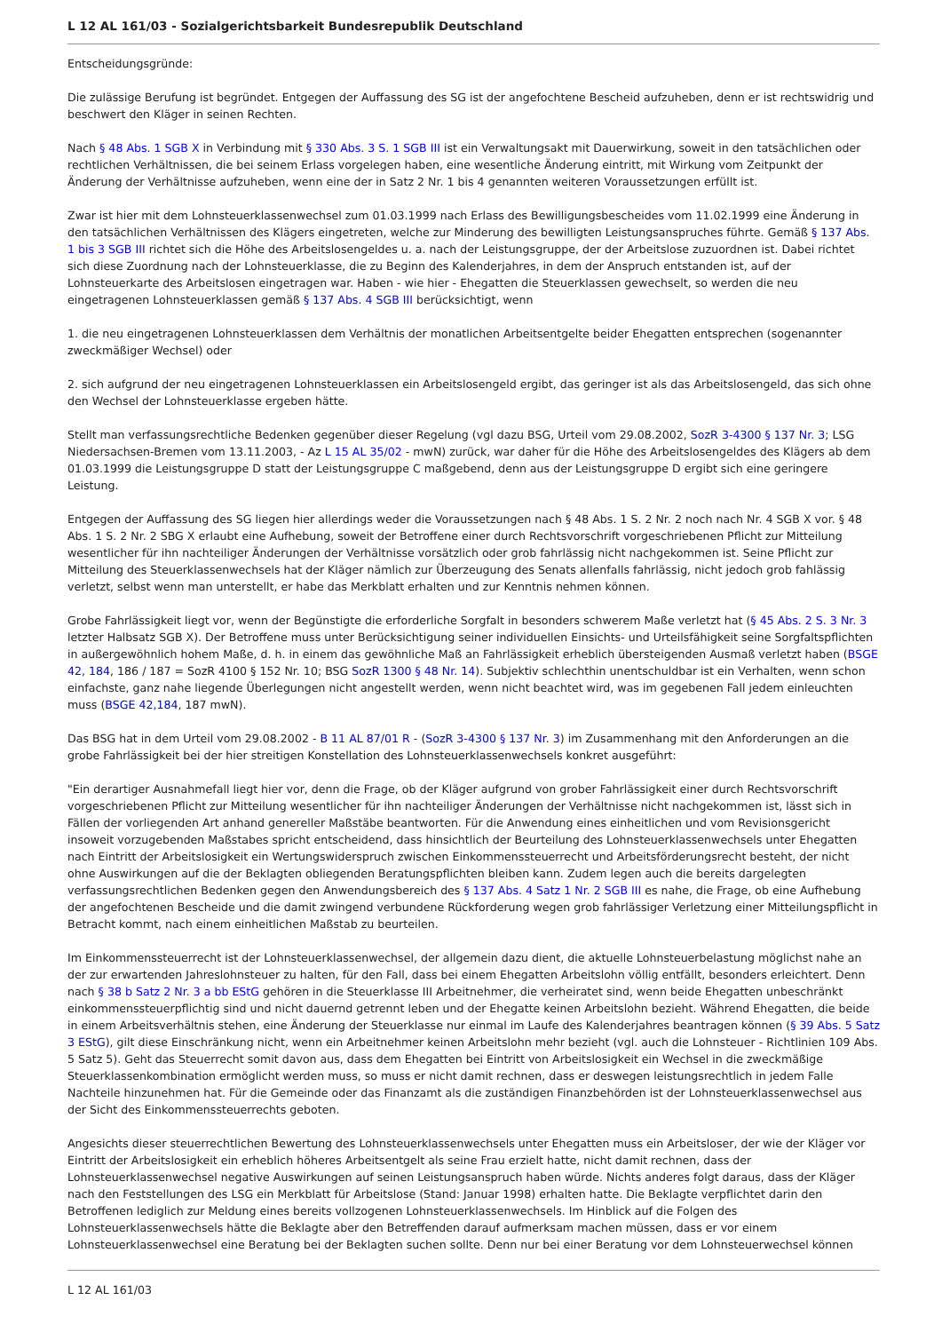L 12 AL 161/03 - Sozialgerichtsbarkeit Bundesrepublik Deutschland
Entscheidungsgründe:
Die zulässige Berufung ist begründet. Entgegen der Auffassung des SG ist der angefochtene Bescheid aufzuheben, denn er ist rechtswidrig und beschwert den Kläger in seinen Rechten.
Nach § 48 Abs. 1 SGB X in Verbindung mit § 330 Abs. 3 S. 1 SGB III ist ein Verwaltungsakt mit Dauerwirkung, soweit in den tatsächlichen oder rechtlichen Verhältnissen, die bei seinem Erlass vorgelegen haben, eine wesentliche Änderung eintritt, mit Wirkung vom Zeitpunkt der Änderung der Verhältnisse aufzuheben, wenn eine der in Satz 2 Nr. 1 bis 4 genannten weiteren Voraussetzungen erfüllt ist.
Zwar ist hier mit dem Lohnsteuerklassenwechsel zum 01.03.1999 nach Erlass des Bewilligungsbescheides vom 11.02.1999 eine Änderung in den tatsächlichen Verhältnissen des Klägers eingetreten, welche zur Minderung des bewilligten Leistungsanspruches führte. Gemäß § 137 Abs. 1 bis 3 SGB III richtet sich die Höhe des Arbeitslosengeldes u. a. nach der Leistungsgruppe, der der Arbeitslose zuzuordnen ist. Dabei richtet sich diese Zuordnung nach der Lohnsteuerklasse, die zu Beginn des Kalenderjahres, in dem der Anspruch entstanden ist, auf der Lohnsteuerkarte des Arbeitslosen eingetragen war. Haben - wie hier - Ehegatten die Steuerklassen gewechselt, so werden die neu eingetragenen Lohnsteuerklassen gemäß § 137 Abs. 4 SGB III berücksichtigt, wenn
1. die neu eingetragenen Lohnsteuerklassen dem Verhältnis der monatlichen Arbeitsentgelte beider Ehegatten entsprechen (sogenannter zweckmäßiger Wechsel) oder
2. sich aufgrund der neu eingetragenen Lohnsteuerklassen ein Arbeitslosengeld ergibt, das geringer ist als das Arbeitslosengeld, das sich ohne den Wechsel der Lohnsteuerklasse ergeben hätte.
Stellt man verfassungsrechtliche Bedenken gegenüber dieser Regelung (vgl dazu BSG, Urteil vom 29.08.2002, SozR 3-4300 § 137 Nr. 3; LSG Niedersachsen-Bremen vom 13.11.2003, - Az L 15 AL 35/02 - mwN) zurück, war daher für die Höhe des Arbeitslosengeldes des Klägers ab dem 01.03.1999 die Leistungsgruppe D statt der Leistungsgruppe C maßgebend, denn aus der Leistungsgruppe D ergibt sich eine geringere Leistung.
Entgegen der Auffassung des SG liegen hier allerdings weder die Voraussetzungen nach § 48 Abs. 1 S. 2 Nr. 2 noch nach Nr. 4 SGB X vor. § 48 Abs. 1 S. 2 Nr. 2 SBG X erlaubt eine Aufhebung, soweit der Betroffene einer durch Rechtsvorschrift vorgeschriebenen Pflicht zur Mitteilung wesentlicher für ihn nachteiliger Änderungen der Verhältnisse vorsätzlich oder grob fahrlässig nicht nachgekommen ist. Seine Pflicht zur Mitteilung des Steuerklassenwechsels hat der Kläger nämlich zur Überzeugung des Senats allenfalls fahrlässig, nicht jedoch grob fahlässig verletzt, selbst wenn man unterstellt, er habe das Merkblatt erhalten und zur Kenntnis nehmen können.
Grobe Fahrlässigkeit liegt vor, wenn der Begünstigte die erforderliche Sorgfalt in besonders schwerem Maße verletzt hat (§ 45 Abs. 2 S. 3 Nr. 3 letzter Halbsatz SGB X). Der Betroffene muss unter Berücksichtigung seiner individuellen Einsichts- und Urteilsfähigkeit seine Sorgfaltspflichten in außergewöhnlich hohem Maße, d. h. in einem das gewöhnliche Maß an Fahrlässigkeit erheblich übersteigenden Ausmaß verletzt haben (BSGE 42, 184, 186 / 187 = SozR 4100 § 152 Nr. 10; BSG SozR 1300 § 48 Nr. 14). Subjektiv schlechthin unentschuldbar ist ein Verhalten, wenn schon einfachste, ganz nahe liegende Überlegungen nicht angestellt werden, wenn nicht beachtet wird, was im gegebenen Fall jedem einleuchten muss (BSGE 42,184, 187 mwN).
Das BSG hat in dem Urteil vom 29.08.2002 - B 11 AL 87/01 R - (SozR 3-4300 § 137 Nr. 3) im Zusammenhang mit den Anforderungen an die grobe Fahrlässigkeit bei der hier streitigen Konstellation des Lohnsteuerklassenwechsels konkret ausgeführt:
"Ein derartiger Ausnahmefall liegt hier vor, denn die Frage, ob der Kläger aufgrund von grober Fahrlässigkeit einer durch Rechtsvorschrift vorgeschriebenen Pflicht zur Mitteilung wesentlicher für ihn nachteiliger Änderungen der Verhältnisse nicht nachgekommen ist, lässt sich in Fällen der vorliegenden Art anhand genereller Maßstäbe beantworten. Für die Anwendung eines einheitlichen und vom Revisionsgericht insoweit vorzugebenden Maßstabes spricht entscheidend, dass hinsichtlich der Beurteilung des Lohnsteuerklassenwechsels unter Ehegatten nach Eintritt der Arbeitslosigkeit ein Wertungswiderspruch zwischen Einkommenssteuerrecht und Arbeitsförderungsrecht besteht, der nicht ohne Auswirkungen auf die der Beklagten obliegenden Beratungspflichten bleiben kann. Zudem legen auch die bereits dargelegten verfassungsrechtlichen Bedenken gegen den Anwendungsbereich des § 137 Abs. 4 Satz 1 Nr. 2 SGB III es nahe, die Frage, ob eine Aufhebung der angefochtenen Bescheide und die damit zwingend verbundene Rückforderung wegen grob fahrlässiger Verletzung einer Mitteilungspflicht in Betracht kommt, nach einem einheitlichen Maßstab zu beurteilen.
Im Einkommenssteuerrecht ist der Lohnsteuerklassenwechsel, der allgemein dazu dient, die aktuelle Lohnsteuerbelastung möglichst nahe an der zur erwartenden Jahreslohnsteuer zu halten, für den Fall, dass bei einem Ehegatten Arbeitslohn völlig entfällt, besonders erleichtert. Denn nach § 38 b Satz 2 Nr. 3 a bb EStG gehören in die Steuerklasse III Arbeitnehmer, die verheiratet sind, wenn beide Ehegatten unbeschränkt einkommenssteuerpflichtig sind und nicht dauernd getrennt leben und der Ehegatte keinen Arbeitslohn bezieht. Während Ehegatten, die beide in einem Arbeitsverhältnis stehen, eine Änderung der Steuerklasse nur einmal im Laufe des Kalenderjahres beantragen können (§ 39 Abs. 5 Satz 3 EStG), gilt diese Einschränkung nicht, wenn ein Arbeitnehmer keinen Arbeitslohn mehr bezieht (vgl. auch die Lohnsteuer - Richtlinien 109 Abs. 5 Satz 5). Geht das Steuerrecht somit davon aus, dass dem Ehegatten bei Eintritt von Arbeitslosigkeit ein Wechsel in die zweckmäßige Steuerklassenkombination ermöglicht werden muss, so muss er nicht damit rechnen, dass er deswegen leistungsrechtlich in jedem Falle Nachteile hinzunehmen hat. Für die Gemeinde oder das Finanzamt als die zuständigen Finanzbehörden ist der Lohnsteuerklassenwechsel aus der Sicht des Einkommenssteuerrechts geboten.
Angesichts dieser steuerrechtlichen Bewertung des Lohnsteuerklassenwechsels unter Ehegatten muss ein Arbeitsloser, der wie der Kläger vor Eintritt der Arbeitslosigkeit ein erheblich höheres Arbeitsentgelt als seine Frau erzielt hatte, nicht damit rechnen, dass der Lohnsteuerklassenwechsel negative Auswirkungen auf seinen Leistungsanspruch haben würde. Nichts anderes folgt daraus, dass der Kläger nach den Feststellungen des LSG ein Merkblatt für Arbeitslose (Stand: Januar 1998) erhalten hatte. Die Beklagte verpflichtet darin den Betroffenen lediglich zur Meldung eines bereits vollzogenen Lohnsteuerklassenwechsels. Im Hinblick auf die Folgen des Lohnsteuerklassenwechsels hätte die Beklagte aber den Betreffenden darauf aufmerksam machen müssen, dass er vor einem Lohnsteuerklassenwechsel eine Beratung bei der Beklagten suchen sollte. Denn nur bei einer Beratung vor dem Lohnsteuerwechsel können
L 12 AL 161/03